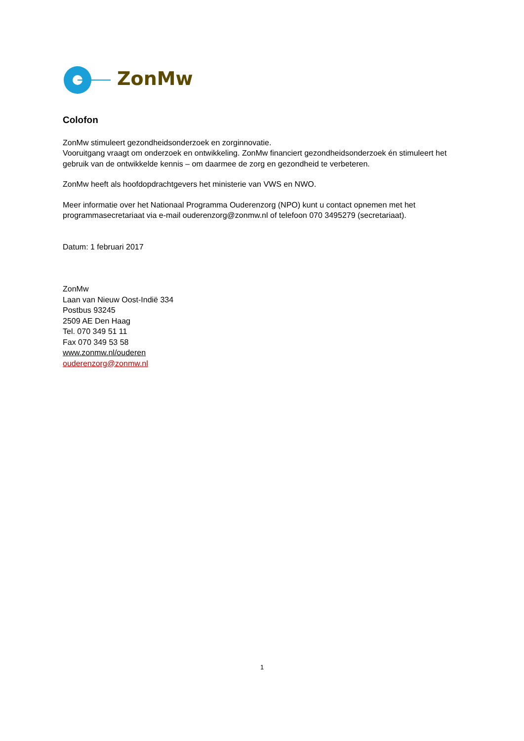ZonMw
Colofon
ZonMw stimuleert gezondheidsonderzoek en zorginnovatie.
Vooruitgang vraagt om onderzoek en ontwikkeling. ZonMw financiert gezondheidsonderzoek én stimuleert het gebruik van de ontwikkelde kennis – om daarmee de zorg en gezondheid te verbeteren.
ZonMw heeft als hoofdopdrachtgevers het ministerie van VWS en NWO.
Meer informatie over het Nationaal Programma Ouderenzorg (NPO) kunt u contact opnemen met het programmasecretariaat via e-mail ouderenzorg@zonmw.nl of telefoon 070 3495279 (secretariaat).
Datum: 1 februari 2017
ZonMw
Laan van Nieuw Oost-Indië 334
Postbus 93245
2509 AE Den Haag
Tel. 070 349 51 11
Fax 070 349 53 58
www.zonmw.nl/ouderen
ouderenzorg@zonmw.nl
1